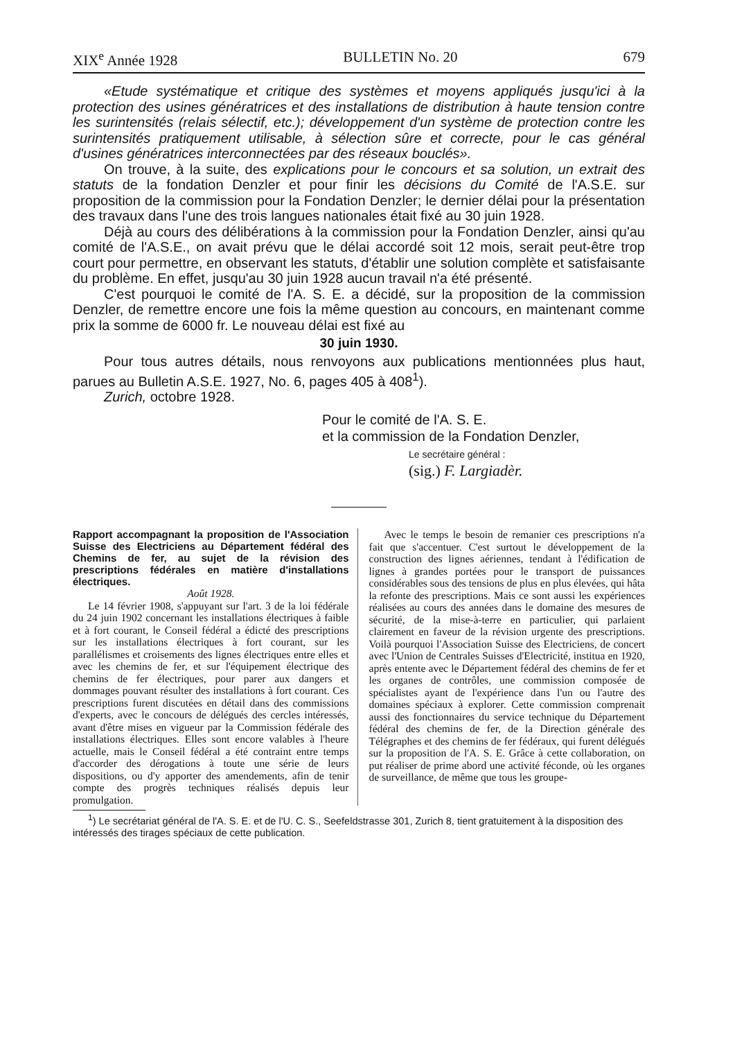XIX<sup>e</sup> Année 1928 BULLETIN No. 20 679
«Etude systématique et critique des systèmes et moyens appliqués jusqu'ici à la protection des usines génératrices et des installations de distribution à haute tension contre les surintensités (relais sélectif, etc.); développement d'un système de protection contre les surintensités pratiquement utilisable, à sélection sûre et correcte, pour le cas général d'usines génératrices interconnectées par des réseaux bouclés».
On trouve, à la suite, des explications pour le concours et sa solution, un extrait des statuts de la fondation Denzler et pour finir les décisions du Comité de l'A.S.E. sur proposition de la commission pour la Fondation Denzler; le dernier délai pour la présentation des travaux dans l'une des trois langues nationales était fixé au 30 juin 1928.
Déjà au cours des délibérations à la commission pour la Fondation Denzler, ainsi qu'au comité de l'A.S.E., on avait prévu que le délai accordé soit 12 mois, serait peut-être trop court pour permettre, en observant les statuts, d'établir une solution complète et satisfaisante du problème. En effet, jusqu'au 30 juin 1928 aucun travail n'a été présenté.
C'est pourquoi le comité de l'A. S. E. a décidé, sur la proposition de la commission Denzler, de remettre encore une fois la même question au concours, en maintenant comme prix la somme de 6000 fr. Le nouveau délai est fixé au
30 juin 1930.
Pour tous autres détails, nous renvoyons aux publications mentionnées plus haut, parues au Bulletin A.S.E. 1927, No. 6, pages 405 à 408<sup>1</sup>).
Zurich, octobre 1928.
Pour le comité de l'A. S. E.
et la commission de la Fondation Denzler,
Le secrétaire général :
(sig.) F. Largiadèr.
Rapport accompagnant la proposition de l'Association Suisse des Electriciens au Département fédéral des Chemins de fer, au sujet de la révision des prescriptions fédérales en matière d'installations électriques.
Août 1928.
Le 14 février 1908, s'appuyant sur l'art. 3 de la loi fédérale du 24 juin 1902 concernant les installations électriques à faible et à fort courant, le Conseil fédéral a édicté des prescriptions sur les installations électriques à fort courant, sur les parallélismes et croisements des lignes électriques entre elles et avec les chemins de fer, et sur l'équipement électrique des chemins de fer électriques, pour parer aux dangers et dommages pouvant résulter des installations à fort courant. Ces prescriptions furent discutées en détail dans des commissions d'experts, avec le concours de délégués des cercles intéressés, avant d'être mises en vigueur par la Commission fédérale des installations électriques. Elles sont encore valables à l'heure actuelle, mais le Conseil fédéral a été contraint entre temps d'accorder des dérogations à toute une série de leurs dispositions, ou d'y apporter des amendements, afin de tenir compte des progrès techniques réalisés depuis leur promulgation.
Avec le temps le besoin de remanier ces prescriptions n'a fait que s'accentuer. C'est surtout le développement de la construction des lignes aériennes, tendant à l'édification de lignes à grandes portées pour le transport de puissances considérables sous des tensions de plus en plus élevées, qui hâta la refonte des prescriptions. Mais ce sont aussi les expériences réalisées au cours des années dans le domaine des mesures de sécurité, de la mise-à-terre en particulier, qui parlaient clairement en faveur de la révision urgente des prescriptions. Voilà pourquoi l'Association Suisse des Electriciens, de concert avec l'Union de Centrales Suisses d'Electricité, institua en 1920, après entente avec le Département fédéral des chemins de fer et les organes de contrôles, une commission composée de spécialistes ayant de l'expérience dans l'un ou l'autre des domaines spéciaux à explorer. Cette commission comprenait aussi des fonctionnaires du service technique du Département fédéral des chemins de fer, de la Direction générale des Télégraphes et des chemins de fer fédéraux, qui furent délégués sur la proposition de l'A. S. E. Grâce à cette collaboration, on put réaliser de prime abord une activité féconde, où les organes de surveillance, de même que tous les groupe-
<sup>1</sup>) Le secrétariat général de l'A. S. E. et de l'U. C. S., Seefeldstrasse 301, Zurich 8, tient gratuitement à la disposition des intéressés des tirages spéciaux de cette publication.